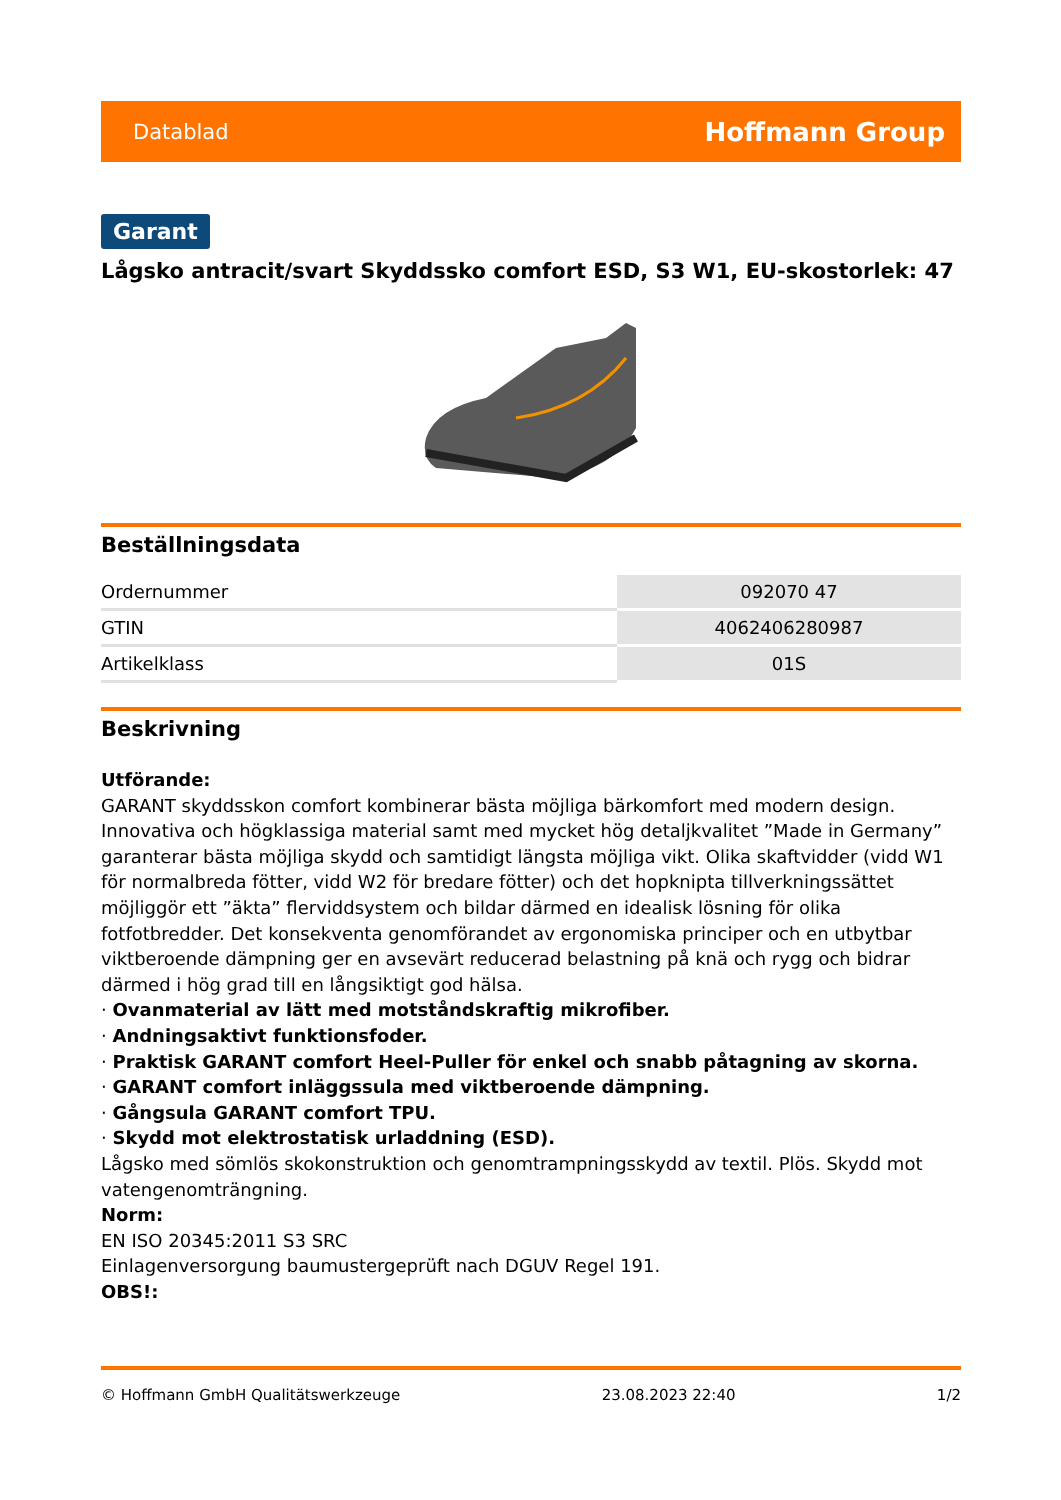Datablad Hoffmann Group
Garant
Lågsko antracit/svart Skyddssko comfort ESD, S3 W1, EU-skostorlek: 47
Beställningsdata
| Ordernummer | 092070 47 |
| GTIN | 4062406280987 |
| Artikelklass | 01S |
Beskrivning
Utförande:
GARANT skyddsskon comfort kombinerar bästa möjliga bärkomfort med modern design. Innovativa och högklassiga material samt med mycket hög detaljkvalitet ”Made in Germany” garanterar bästa möjliga skydd och samtidigt längsta möjliga vikt. Olika skaftvidder (vidd W1 för normalbreda fötter, vidd W2 för bredare fötter) och det hopknipta tillverkningssättet möjliggör ett ”äkta” flerviddsystem och bildar därmed en idealisk lösning för olika fotfotbredder. Det konsekventa genomförandet av ergonomiska principer och en utbytbar viktberoende dämpning ger en avsevärt reducerad belastning på knä och rygg och bidrar därmed i hög grad till en långsiktigt god hälsa.
· Ovanmaterial av lätt med motståndskraftig mikrofiber.
· Andningsaktivt funktionsfoder.
· Praktisk GARANT comfort Heel-Puller för enkel och snabb påtagning av skorna.
· GARANT comfort inläggssula med viktberoende dämpning.
· Gångsula GARANT comfort TPU.
· Skydd mot elektrostatisk urladdning (ESD).
Lågsko med sömlös skokonstruktion och genomtrampningsskydd av textil. Plös. Skydd mot vatengenomträngning.
Norm:
EN ISO 20345:2011 S3 SRC
Einlagenversorgung baumustergeprüft nach DGUV Regel 191.
OBS!:
© Hoffmann GmbH Qualitätswerkzeuge 23.08.2023 22:40 1/2